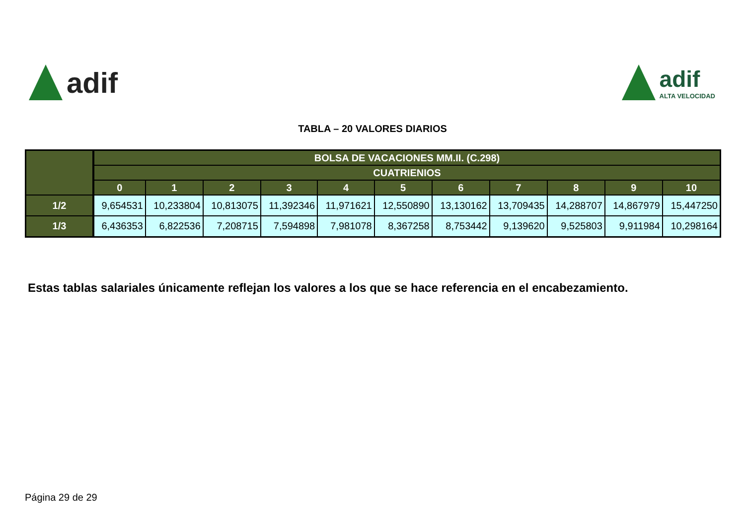adif
adif
ALTA VELOCIDAD
TABLA – 20 VALORES DIARIOS
| | BOLSA DE VACACIONES MM.II. (C.298) | | | | | | | | | | |
| --- | --- | --- | --- | --- | --- | --- | --- | --- | --- | --- | --- |
| | CUATRIENIOS | | | | | | | | | | |
| | 0 | 1 | 2 | 3 | 4 | 5 | 6 | 7 | 8 | 9 | 10 |
| 1/2 | 9,654531 | 10,233804 | 10,813075 | 11,392346 | 11,971621 | 12,550890 | 13,130162 | 13,709435 | 14,288707 | 14,867979 | 15,447250 |
| 1/3 | 6,436353 | 6,822536 | 7,208715 | 7,594898 | 7,981078 | 8,367258 | 8,753442 | 9,139620 | 9,525803 | 9,911984 | 10,298164 |
Estas tablas salariales únicamente reflejan los valores a los que se hace referencia en el encabezamiento.
Página 29 de 29